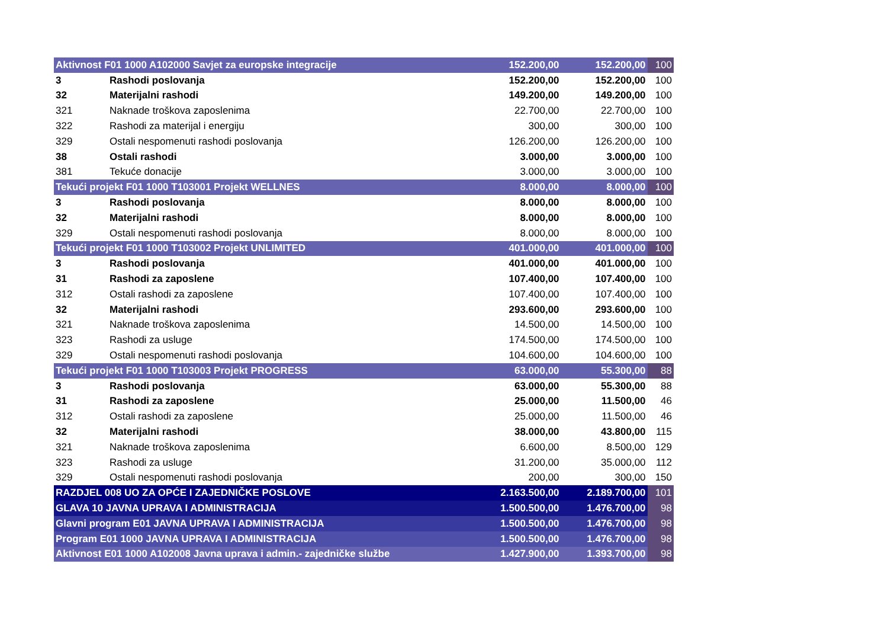| Aktivnost F01 1000 A102000 Savjet za europske integracije | | 152.200,00 | 152.200,00 | 100 |
| 3 | Rashodi poslovanja | 152.200,00 | 152.200,00 | 100 |
| 32 | Materijalni rashodi | 149.200,00 | 149.200,00 | 100 |
| 321 | Naknade troškova zaposlenima | 22.700,00 | 22.700,00 | 100 |
| 322 | Rashodi za materijal i energiju | 300,00 | 300,00 | 100 |
| 329 | Ostali nespomenuti rashodi poslovanja | 126.200,00 | 126.200,00 | 100 |
| 38 | Ostali rashodi | 3.000,00 | 3.000,00 | 100 |
| 381 | Tekuće donacije | 3.000,00 | 3.000,00 | 100 |
| Tekući projekt F01 1000 T103001 Projekt WELLNES | | 8.000,00 | 8.000,00 | 100 |
| 3 | Rashodi poslovanja | 8.000,00 | 8.000,00 | 100 |
| 32 | Materijalni rashodi | 8.000,00 | 8.000,00 | 100 |
| 329 | Ostali nespomenuti rashodi poslovanja | 8.000,00 | 8.000,00 | 100 |
| Tekući projekt F01 1000 T103002 Projekt UNLIMITED | | 401.000,00 | 401.000,00 | 100 |
| 3 | Rashodi poslovanja | 401.000,00 | 401.000,00 | 100 |
| 31 | Rashodi za zaposlene | 107.400,00 | 107.400,00 | 100 |
| 312 | Ostali rashodi za zaposlene | 107.400,00 | 107.400,00 | 100 |
| 32 | Materijalni rashodi | 293.600,00 | 293.600,00 | 100 |
| 321 | Naknade troškova zaposlenima | 14.500,00 | 14.500,00 | 100 |
| 323 | Rashodi za usluge | 174.500,00 | 174.500,00 | 100 |
| 329 | Ostali nespomenuti rashodi poslovanja | 104.600,00 | 104.600,00 | 100 |
| Tekući projekt F01 1000 T103003 Projekt PROGRESS | | 63.000,00 | 55.300,00 | 88 |
| 3 | Rashodi poslovanja | 63.000,00 | 55.300,00 | 88 |
| 31 | Rashodi za zaposlene | 25.000,00 | 11.500,00 | 46 |
| 312 | Ostali rashodi za zaposlene | 25.000,00 | 11.500,00 | 46 |
| 32 | Materijalni rashodi | 38.000,00 | 43.800,00 | 115 |
| 321 | Naknade troškova zaposlenima | 6.600,00 | 8.500,00 | 129 |
| 323 | Rashodi za usluge | 31.200,00 | 35.000,00 | 112 |
| 329 | Ostali nespomenuti rashodi poslovanja | 200,00 | 300,00 | 150 |
| RAZDJEL 008 UO ZA OPĆE I ZAJEDNIČKE POSLOVE | | 2.163.500,00 | 2.189.700,00 | 101 |
| GLAVA 10 JAVNA UPRAVA I ADMINISTRACIJA | | 1.500.500,00 | 1.476.700,00 | 98 |
| Glavni program E01 JAVNA UPRAVA I ADMINISTRACIJA | | 1.500.500,00 | 1.476.700,00 | 98 |
| Program E01 1000 JAVNA UPRAVA I ADMINISTRACIJA | | 1.500.500,00 | 1.476.700,00 | 98 |
| Aktivnost E01 1000 A102008 Javna uprava i admin.- zajedničke službe | | 1.427.900,00 | 1.393.700,00 | 98 |